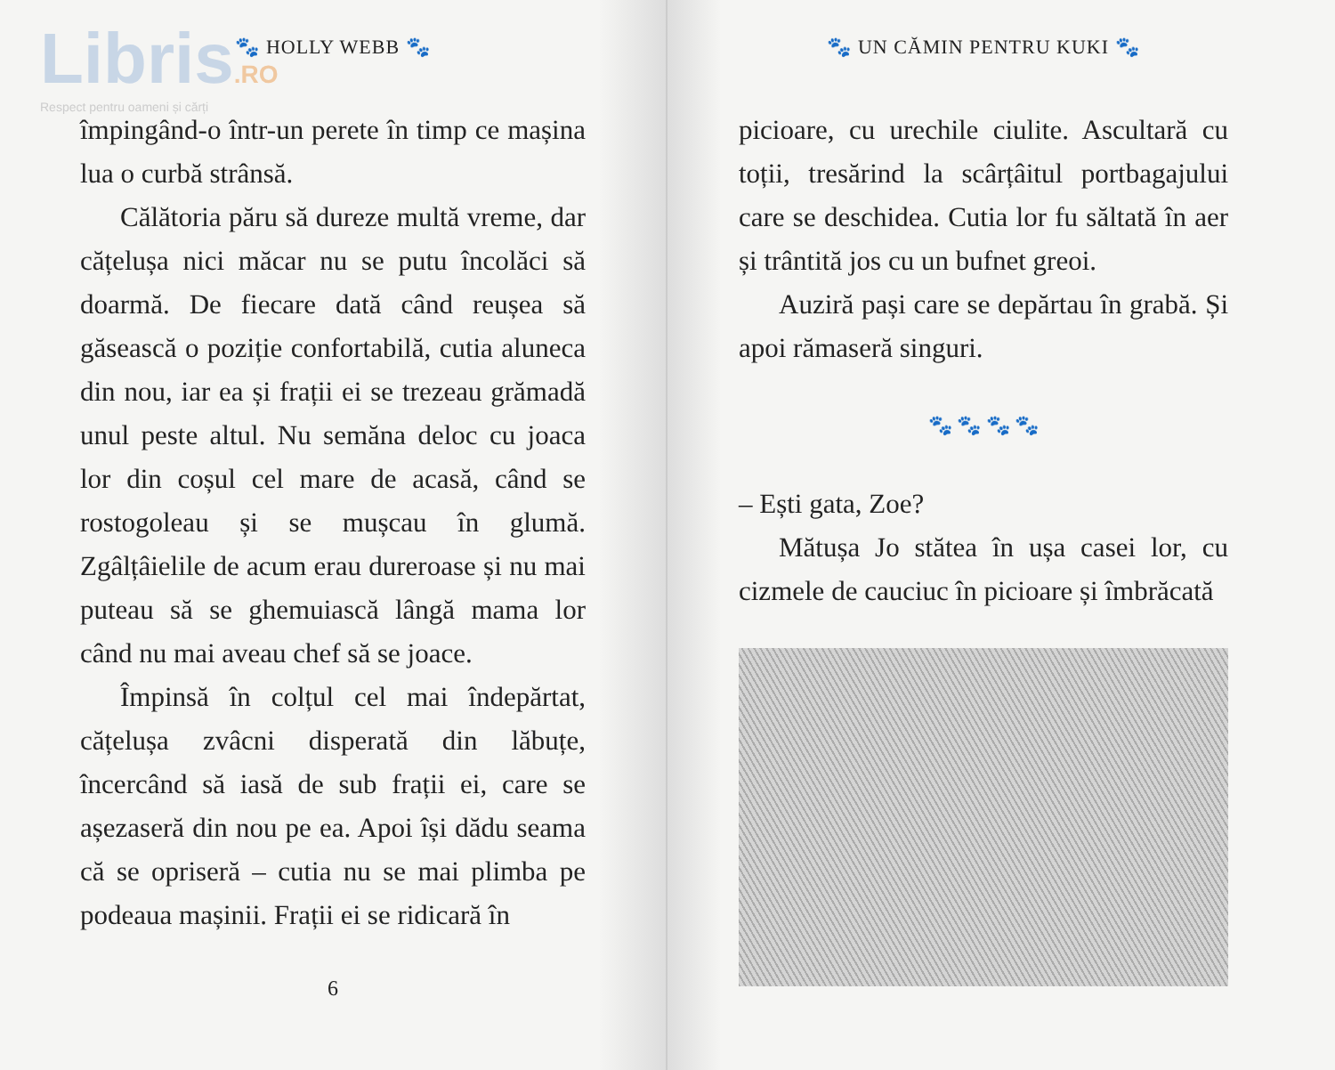Libris.RO
Respect pentru oameni și cărți
🐾 HOLLY WEBB 🐾
împingând-o într-un perete în timp ce mașina lua o curbă strânsă.
Călătoria păru să dureze multă vreme, dar cățelușa nici măcar nu se putu încolăci să doarmă. De fiecare dată când reușea să găsească o poziție confortabilă, cutia aluneca din nou, iar ea și frații ei se trezeau grămadă unul peste altul. Nu semăna deloc cu joaca lor din coșul cel mare de acasă, când se rostogoleau și se mușcau în glumă. Zgâlțâielile de acum erau dureroase și nu mai puteau să se ghemuiască lângă mama lor când nu mai aveau chef să se joace.
Împinsă în colțul cel mai îndepărtat, cățelușa zvâcni disperată din lăbuțe, încercând să iasă de sub frații ei, care se așezaseră din nou pe ea. Apoi își dădu seama că se opriseră – cutia nu se mai plimba pe podeaua mașinii. Frații ei se ridicară în
6
🐾 UN CĂMIN PENTRU KUKI 🐾
picioare, cu urechile ciulite. Ascultară cu toții, tresărind la scârțâitul portbagajului care se deschidea. Cutia lor fu săltată în aer și trântită jos cu un bufnet greoi.
Auziră pași care se depărtau în grabă. Și apoi rămaseră singuri.
🐾 🐾 🐾 🐾
– Ești gata, Zoe?
Mătușa Jo stătea în ușa casei lor, cu cizmele de cauciuc în picioare și îmbrăcată